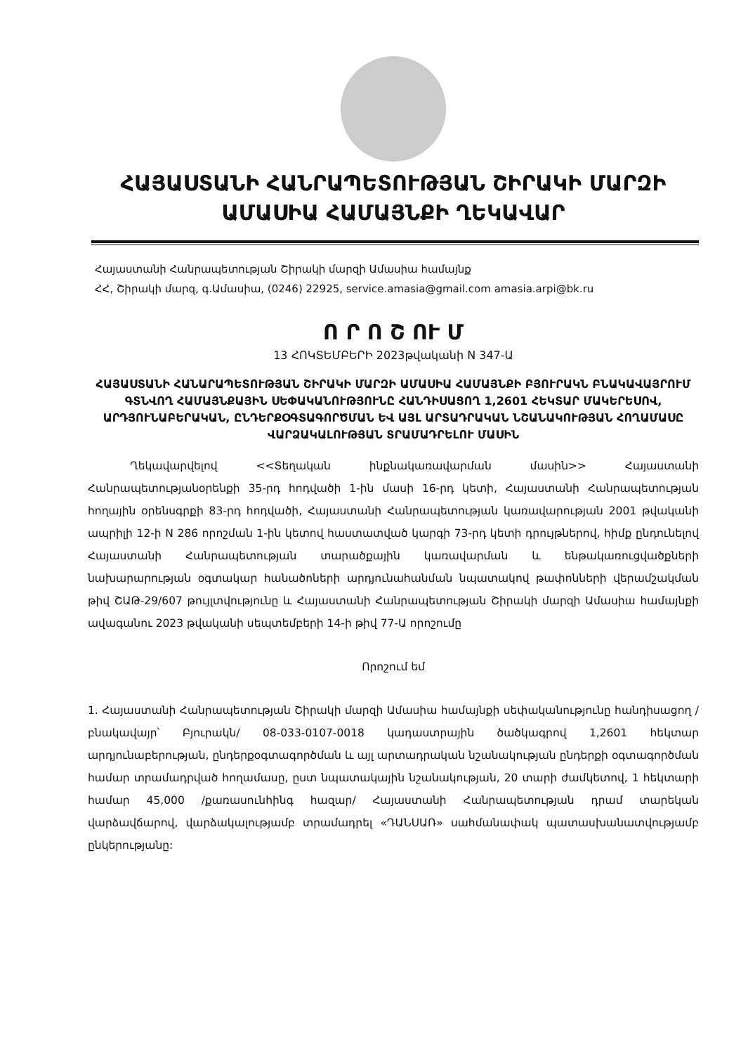ՀԱՅԱՍՏԱՆԻ ՀԱՆՐԱՊԵՏՈՒԹՅԱՆ ՇԻՐԱԿԻ ՄԱՐԶԻ
ԱՄԱՍԻԱ ՀԱՄԱՅՆՔԻ ՂԵԿԱՎԱՐ
Հայաստանի Հանրապետության Շիրակի մարզի Ամասիա համայնք
ՀՀ, Շիրակի մարզ, գ.Ամասիա, (0246) 22925, service.amasia@gmail.com amasia.arpi@bk.ru
Ո Ր Ո Շ ՈՒ Մ
13 ՀՈԿՏԵՄԲԵՐԻ 2023թվականի N 347-Ա
ՀԱՅԱՍՏԱՆԻ ՀԱՆԱՐԱՊԵՏՈՒԹՅԱՆ ՇԻՐԱԿԻ ՄԱՐԶԻ ԱՄԱՍԻԱ ՀԱՄԱՅՆՔԻ ԲՅՈՒՐԱԿՆ ԲՆԱԿԱՎԱՅՐՈՒՄ ԳՏՆՎՈՂ ՀԱՄԱՅՆՔԱՅԻՆ ՍԵՓԱԿԱՆՈՒԹՅՈՒՆԸ ՀԱՆԴԻՍԱՑՈՂ 1,2601 ՀԵԿՏԱՐ ՄԱԿԵՐԵՍՈՎ, ԱՐԴՅՈՒՆԱԲԵՐԱԿԱՆ, ԸՆԴԵՐՔՕԳՏԱԳՈՐԾՄԱՆ ԵՎ ԱՅԼ ԱՐՏԱԴՐԱԿԱՆ ՆՇԱՆԱԿՈՒԹՅԱՆ ՀՈՂԱՄԱՍԸ ՎԱՐՁԱԿԱԼՈՒԹՅԱՆ ՏՐԱՄԱԴՐԵԼՈՒ ՄԱՍԻՆ
Ղեկավարվելով <<Տեղական ինքնակառավարման մասին>> Հայաստանի Հանրապետությանօրենքի 35-րդ հոդվածի 1-ին մասի 16-րդ կետի, Հայաստանի Հանրապետության հողային օրենսգրքի 83-րդ հոդվածի, Հայաստանի Հանրապետության կառավարության 2001 թվականի ապրիլի 12-ի N 286 որոշման 1-ին կետով հաստատված կարգի 73-րդ կետի դրույթներով, հիմք ընդունելով Հայաստանի Հանրապետության տարածքային կառավարման և ենթակառուցվածքների նախարարության օգտակար հանածոների արդյունահանման նպատակով թափոնների վերամշակման թիվ ՇԱԹ-29/607 թույլտվությունը և Հայաստանի Հանրապետության Շիրակի մարզի Ամասիա համայնքի ավագանու 2023 թվականի սեպտեմբերի 14-ի թիվ 77-Ա որոշումը
Որոշում եմ
1. Հայաստանի Հանրապետության Շիրակի մարզի Ամասիա համայնքի սեփականությունը հանդիսացող /բնակավայր՝ Բյուրակն/ 08-033-0107-0018 կադաստրային ծածկագրով 1,2601 հեկտար արդյունաբերության, ընդերքօգտագործման և այլ արտադրական նշանակության ընդերքի օգտագործման համար տրամադրված հողամասը, ըստ նպատակային նշանակության, 20 տարի ժամկետով, 1 հեկտարի համար 45,000 /քառասունհինգ հազար/ Հայաստանի Հանրապետության դրամ տարեկան վարձավճարով, վարձակալությամբ տրամադրել «ԴԱՆՍԱՌ» սահմանափակ պատասխանատվությամբ ընկերությանը: